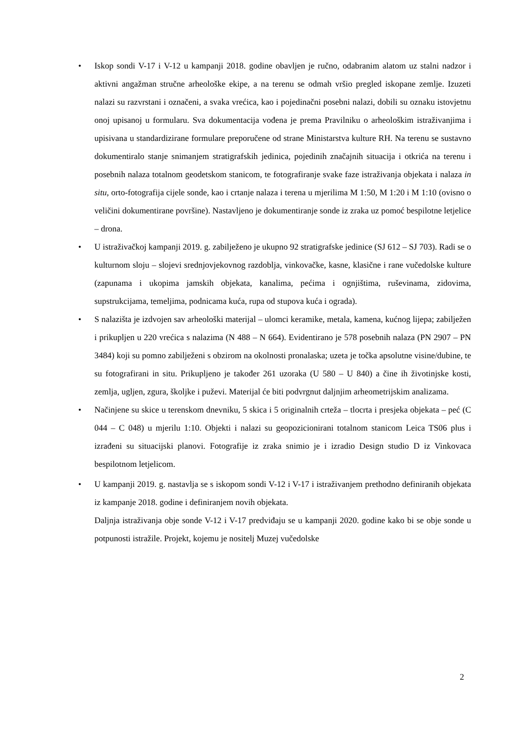• Iskop sondi V-17 i V-12 u kampanji 2018. godine obavljen je ručno, odabranim alatom uz stalni nadzor i aktivni angažman stručne arheološke ekipe, a na terenu se odmah vršio pregled iskopane zemlje. Izuzeti nalazi su razvrstani i označeni, a svaka vrećica, kao i pojedinačni posebni nalazi, dobili su oznaku istovjetnu onoj upisanoj u formularu. Sva dokumentacija vođena je prema Pravilniku o arheološkim istraživanjima i upisivana u standardizirane formulare preporučene od strane Ministarstva kulture RH. Na terenu se sustavno dokumentiralo stanje snimanjem stratigrafskih jedinica, pojedinih značajnih situacija i otkrića na terenu i posebnih nalaza totalnom geodetskom stanicom, te fotografiranje svake faze istraživanja objekata i nalaza in situ, orto-fotografija cijele sonde, kao i crtanje nalaza i terena u mjerilima M 1:50, M 1:20 i M 1:10 (ovisno o veličini dokumentirane površine). Nastavljeno je dokumentiranje sonde iz zraka uz pomoć bespilotne letjelice – drona.
• U istraživačkoj kampanji 2019. g. zabilježeno je ukupno 92 stratigrafske jedinice (SJ 612 – SJ 703). Radi se o kulturnom sloju – slojevi srednjovjekovnog razdoblja, vinkovačke, kasne, klasične i rane vučedolske kulture (zapunama i ukopima jamskih objekata, kanalima, pećima i ognjištima, ruševinama, zidovima, supstrukcijama, temeljima, podnicama kuća, rupa od stupova kuća i ograda).
• S nalazišta je izdvojen sav arheološki materijal – ulomci keramike, metala, kamena, kućnog lijepa; zabilježen i prikupljen u 220 vrećica s nalazima (N 488 – N 664). Evidentirano je 578 posebnih nalaza (PN 2907 – PN 3484) koji su pomno zabilježeni s obzirom na okolnosti pronalaska; uzeta je točka apsolutne visine/dubine, te su fotografirani in situ. Prikupljeno je također 261 uzoraka (U 580 – U 840) a čine ih životinjske kosti, zemlja, ugljen, zgura, školjke i puževi. Materijal će biti podvrgnut daljnjim arheometrijskim analizama.
• Načinjene su skice u terenskom dnevniku, 5 skica i 5 originalnih crteža – tlocrta i presjeka objekata – peć (C 044 – C 048) u mjerilu 1:10. Objekti i nalazi su geopozicionirani totalnom stanicom Leica TS06 plus i izrađeni su situacijski planovi. Fotografije iz zraka snimio je i izradio Design studio D iz Vinkovaca bespilotnom letjelicom.
• U kampanji 2019. g. nastavlja se s iskopom sondi V-12 i V-17 i istraživanjem prethodno definiranih objekata iz kampanje 2018. godine i definiranjem novih objekata.
Daljnja istraživanja obje sonde V-12 i V-17 predviđaju se u kampanji 2020. godine kako bi se obje sonde u potpunosti istražile. Projekt, kojemu je nositelj Muzej vučedolske
2